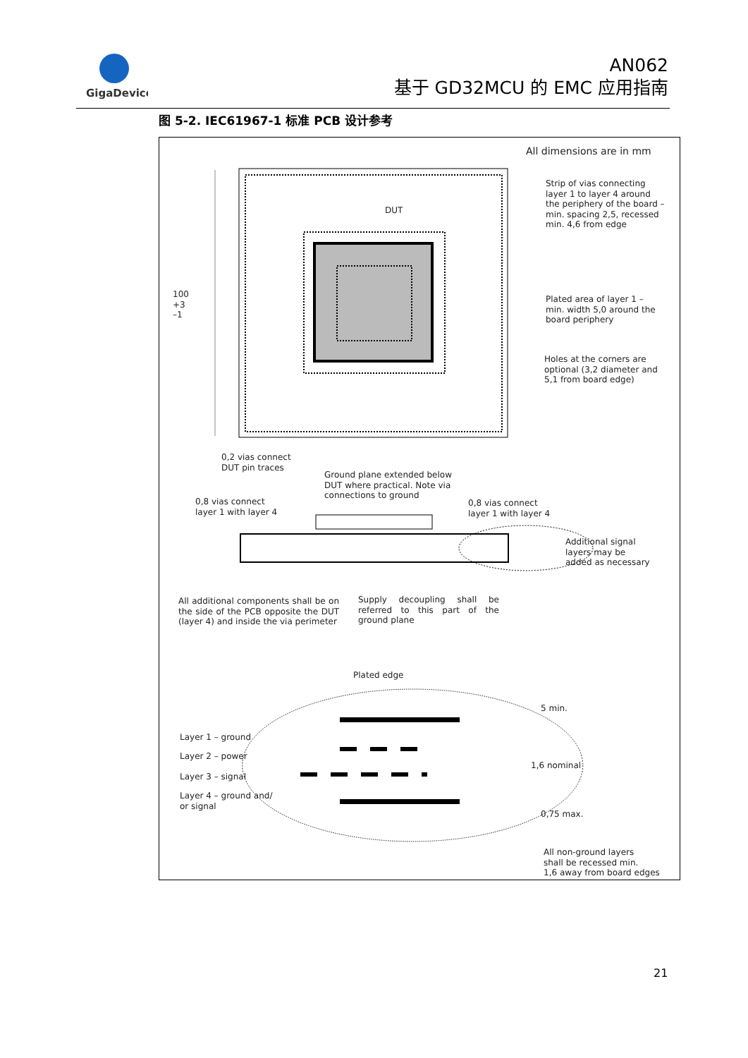GigaDevice
AN062
基于 GD32MCU 的 EMC 应用指南
图 5-2. IEC61967-1 标准 PCB 设计参考
All dimensions are in mm
Strip of vias connecting
layer 1 to layer 4 around
the periphery of the board –
min. spacing 2,5, recessed
min. 4,6 from edge
DUT
100
+3
–1
Plated area of layer 1 –
min. width 5,0 around the
board periphery
Holes at the corners are
optional (3,2 diameter and
5,1 from board edge)
0,2 vias connect
DUT pin traces
Ground plane extended below
DUT where practical. Note via
connections to ground
0,8 vias connect
layer 1 with layer 4
0,8 vias connect
layer 1 with layer 4
Additional signal
layers may be
added as necessary
All additional components shall be on the side of the PCB opposite the DUT (layer 4) and inside the via perimeter
Supply decoupling shall be referred to this part of the ground plane
Plated edge
5 min.
Layer 1 – ground
Layer 2 – power
Layer 3 – signal
Layer 4 – ground and/
or signal
1,6 nominal
0,75 max.
All non-ground layers
shall be recessed min.
1,6 away from board edges
21